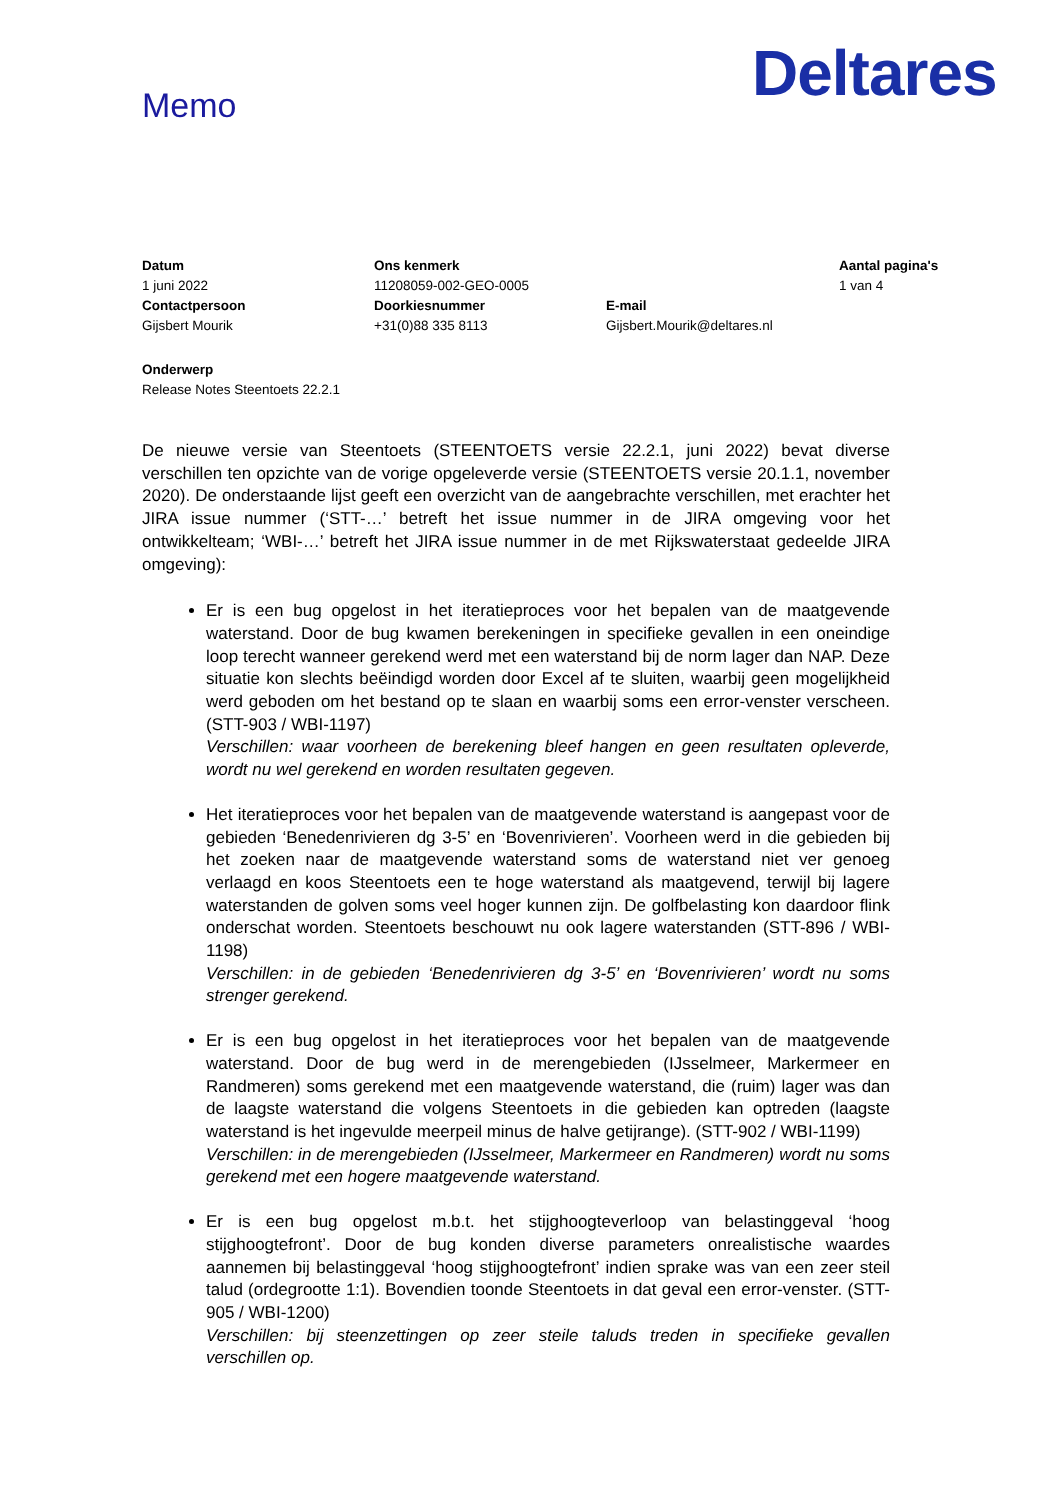Deltares
Memo
| Datum | Ons kenmerk | | Aantal pagina's |
| 1 juni 2022 | 11208059-002-GEO-0005 | | 1 van 4 |
| Contactpersoon | Doorkiesnummer | E-mail | |
| Gijsbert Mourik | +31(0)88 335 8113 | Gijsbert.Mourik@deltares.nl | |
Onderwerp
Release Notes Steentoets 22.2.1
De nieuwe versie van Steentoets (STEENTOETS versie 22.2.1, juni 2022) bevat diverse verschillen ten opzichte van de vorige opgeleverde versie (STEENTOETS versie 20.1.1, november 2020). De onderstaande lijst geeft een overzicht van de aangebrachte verschillen, met erachter het JIRA issue nummer (‘STT-…’ betreft het issue nummer in de JIRA omgeving voor het ontwikkelteam; ‘WBI-…’ betreft het JIRA issue nummer in de met Rijkswaterstaat gedeelde JIRA omgeving):
Er is een bug opgelost in het iteratieproces voor het bepalen van de maatgevende waterstand. Door de bug kwamen berekeningen in specifieke gevallen in een oneindige loop terecht wanneer gerekend werd met een waterstand bij de norm lager dan NAP. Deze situatie kon slechts beëindigd worden door Excel af te sluiten, waarbij geen mogelijkheid werd geboden om het bestand op te slaan en waarbij soms een error-venster verscheen. (STT-903 / WBI-1197)
Verschillen: waar voorheen de berekening bleef hangen en geen resultaten opleverde, wordt nu wel gerekend en worden resultaten gegeven.
Het iteratieproces voor het bepalen van de maatgevende waterstand is aangepast voor de gebieden ‘Benedenrivieren dg 3-5’ en ‘Bovenrivieren’. Voorheen werd in die gebieden bij het zoeken naar de maatgevende waterstand soms de waterstand niet ver genoeg verlaagd en koos Steentoets een te hoge waterstand als maatgevend, terwijl bij lagere waterstanden de golven soms veel hoger kunnen zijn. De golfbelasting kon daardoor flink onderschat worden. Steentoets beschouwt nu ook lagere waterstanden (STT-896 / WBI-1198)
Verschillen: in de gebieden ‘Benedenrivieren dg 3-5’ en ‘Bovenrivieren’ wordt nu soms strenger gerekend.
Er is een bug opgelost in het iteratieproces voor het bepalen van de maatgevende waterstand. Door de bug werd in de merengebieden (IJsselmeer, Markermeer en Randmeren) soms gerekend met een maatgevende waterstand, die (ruim) lager was dan de laagste waterstand die volgens Steentoets in die gebieden kan optreden (laagste waterstand is het ingevulde meerpeil minus de halve getijrange). (STT-902 / WBI-1199)
Verschillen: in de merengebieden (IJsselmeer, Markermeer en Randmeren) wordt nu soms gerekend met een hogere maatgevende waterstand.
Er is een bug opgelost m.b.t. het stijghoogteverloop van belastinggeval ‘hoog stijghoogtefront’. Door de bug konden diverse parameters onrealistische waardes aannemen bij belastinggeval ‘hoog stijghoogtefront’ indien sprake was van een zeer steil talud (ordegrootte 1:1). Bovendien toonde Steentoets in dat geval een error-venster. (STT-905 / WBI-1200)
Verschillen: bij steenzettingen op zeer steile taluds treden in specifieke gevallen verschillen op.